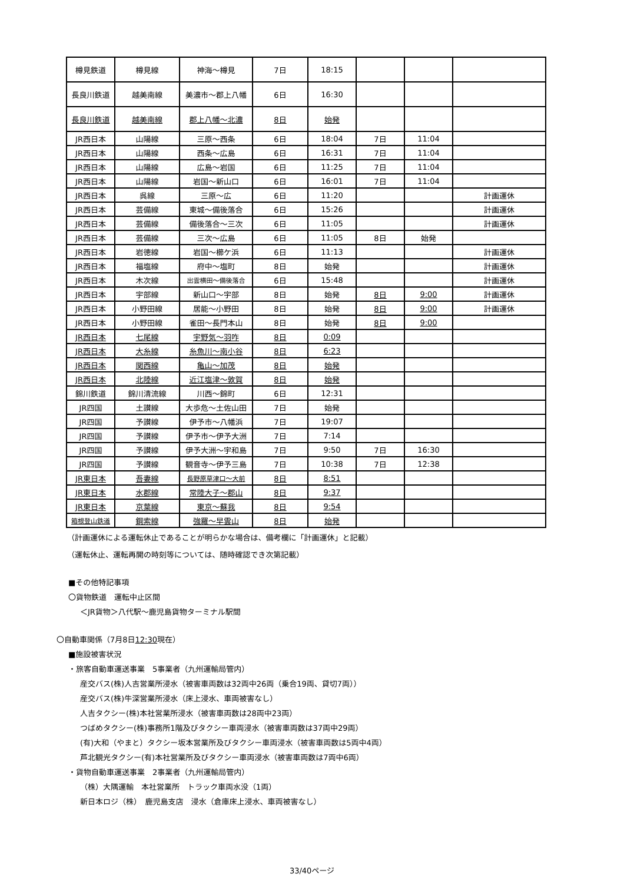| 樽見鉄道 | 樽見線 | 神海～樽見 | 7日 | 18:15 | | | |
| 長良川鉄道 | 越美南線 | 美濃市～郡上八幡 | 6日 | 16:30 | | | |
| 長良川鉄道 | 越美南線 | 郡上八幡～北濃 | 8日 | 始発 | | | |
| JR西日本 | 山陽線 | 三原～西条 | 6日 | 18:04 | 7日 | 11:04 | |
| JR西日本 | 山陽線 | 西条～広島 | 6日 | 16:31 | 7日 | 11:04 | |
| JR西日本 | 山陽線 | 広島～岩国 | 6日 | 11:25 | 7日 | 11:04 | |
| JR西日本 | 山陽線 | 岩国～新山口 | 6日 | 16:01 | 7日 | 11:04 | |
| JR西日本 | 呉線 | 三原～広 | 6日 | 11:20 | | | 計画運休 |
| JR西日本 | 芸備線 | 東城～備後落合 | 6日 | 15:26 | | | 計画運休 |
| JR西日本 | 芸備線 | 備後落合～三次 | 6日 | 11:05 | | | 計画運休 |
| JR西日本 | 芸備線 | 三次～広島 | 6日 | 11:05 | 8日 | 始発 | |
| JR西日本 | 岩徳線 | 岩国～櫛ケ浜 | 6日 | 11:13 | | | 計画運休 |
| JR西日本 | 福塩線 | 府中～塩町 | 8日 | 始発 | | | 計画運休 |
| JR西日本 | 木次線 | 出雲横田～備後落合 | 6日 | 15:48 | | | 計画運休 |
| JR西日本 | 宇部線 | 新山口～宇部 | 8日 | 始発 | 8日 | 9:00 | 計画運休 |
| JR西日本 | 小野田線 | 居能～小野田 | 8日 | 始発 | 8日 | 9:00 | 計画運休 |
| JR西日本 | 小野田線 | 雀田～長門本山 | 8日 | 始発 | 8日 | 9:00 | |
| JR西日本 | 七尾線 | 宇野気～羽咋 | 8日 | 0:09 | | | |
| JR西日本 | 大糸線 | 糸魚川～南小谷 | 8日 | 6:23 | | | |
| JR西日本 | 関西線 | 亀山～加茂 | 8日 | 始発 | | | |
| JR西日本 | 北陸線 | 近江塩津～敦賀 | 8日 | 始発 | | | |
| 錦川鉄道 | 錦川清流線 | 川西～錦町 | 6日 | 12:31 | | | |
| JR四国 | 土讃線 | 大歩危～土佐山田 | 7日 | 始発 | | | |
| JR四国 | 予讃線 | 伊予市～八幡浜 | 7日 | 19:07 | | | |
| JR四国 | 予讃線 | 伊予市～伊予大洲 | 7日 | 7:14 | | | |
| JR四国 | 予讃線 | 伊予大洲～宇和島 | 7日 | 9:50 | 7日 | 16:30 | |
| JR四国 | 予讃線 | 観音寺～伊予三島 | 7日 | 10:38 | 7日 | 12:38 | |
| JR東日本 | 吾妻線 | 長野原草津口～大前 | 8日 | 8:51 | | | |
| JR東日本 | 水郡線 | 常陸大子～郡山 | 8日 | 9:37 | | | |
| JR東日本 | 京葉線 | 東京～蘇我 | 8日 | 9:54 | | | |
| 箱根登山鉄道 | 鋼索線 | 強羅～早雲山 | 8日 | 始発 | | | |
（計画運休による運転休止であることが明らかな場合は、備考欄に「計画運休」と記載）
（運転休止、運転再開の時刻等については、随時確認でき次第記載）
■その他特記事項
〇貨物鉄道　運転中止区間
＜JR貨物＞八代駅～鹿児島貨物ターミナル駅間
〇自動車関係（7月8日12:30現在）
■施設被害状況
・旅客自動車運送事業　5事業者（九州運輸局管内）
産交バス(株)人吉営業所浸水（被害車両数は32両中26両（乗合19両、貸切7両））
産交バス(株)牛深営業所浸水（床上浸水、車両被害なし）
人吉タクシー(株)本社営業所浸水（被害車両数は28両中23両）
つばめタクシー(株)事務所1階及びタクシー車両浸水（被害車両数は37両中29両）
(有)大和（やまと）タクシー坂本営業所及びタクシー車両浸水（被害車両数は5両中4両）
芦北観光タクシー(有)本社営業所及びタクシー車両浸水（被害車両数は7両中6両）
・貨物自動車運送事業　2事業者（九州運輸局管内）
（株）大隅運輸　本社営業所　トラック車両水没（1両）
新日本ロジ（株）　鹿児島支店　浸水（倉庫床上浸水、車両被害なし）
33/40ページ